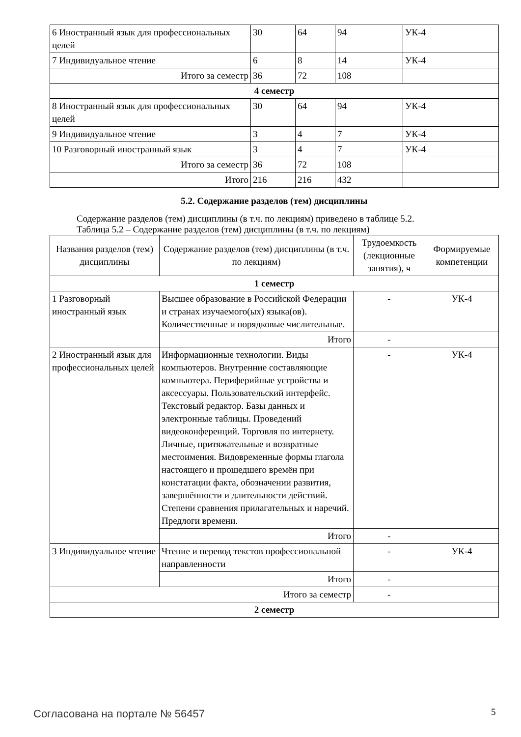| 6 Иностранный язык для профессиональных целей | 30 | 64 | 94 | УК-4 |
| 7 Индивидуальное чтение | 6 | 8 | 14 | УК-4 |
| Итого за семестр | 36 | 72 | 108 | |
| 4 семестр | | | | |
| 8 Иностранный язык для профессиональных целей | 30 | 64 | 94 | УК-4 |
| 9 Индивидуальное чтение | 3 | 4 | 7 | УК-4 |
| 10 Разговорный иностранный язык | 3 | 4 | 7 | УК-4 |
| Итого за семестр | 36 | 72 | 108 | |
| Итого | 216 | 216 | 432 | |
5.2. Содержание разделов (тем) дисциплины
Содержание разделов (тем) дисциплины (в т.ч. по лекциям) приведено в таблице 5.2.
Таблица 5.2 – Содержание разделов (тем) дисциплины (в т.ч. по лекциям)
| Названия разделов (тем) дисциплины | Содержание разделов (тем) дисциплины (в т.ч. по лекциям) | Трудоемкость (лекционные занятия), ч | Формируемые компетенции |
| --- | --- | --- | --- |
| 1 семестр | | | |
| 1 Разговорный иностранный язык | Высшее образование в Российской Федерации и странах изучаемого(ых) языка(ов). Количественные и порядковые числительные. | - | УК-4 |
| | Итого | - | |
| 2 Иностранный язык для профессиональных целей | Информационные технологии. Виды компьютеров. Внутренние составляющие компьютера. Периферийные устройства и аксессуары. Пользовательский интерфейс. Текстовый редактор. Базы данных и электронные таблицы. Проведений видеоконференций. Торговля по интернету. Личные, притяжательные и возвратные местоимения. Видовременные формы глагола настоящего и прошедшего времён при констатации факта, обозначении развития, завершённости и длительности действий. Степени сравнения прилагательных и наречий. Предлоги времени. | - | УК-4 |
| | Итого | - | |
| 3 Индивидуальное чтение | Чтение и перевод текстов профессиональной направленности | - | УК-4 |
| | Итого | - | |
| Итого за семестр | | - | |
| 2 семестр | | | |
Согласована на портале № 56457 5